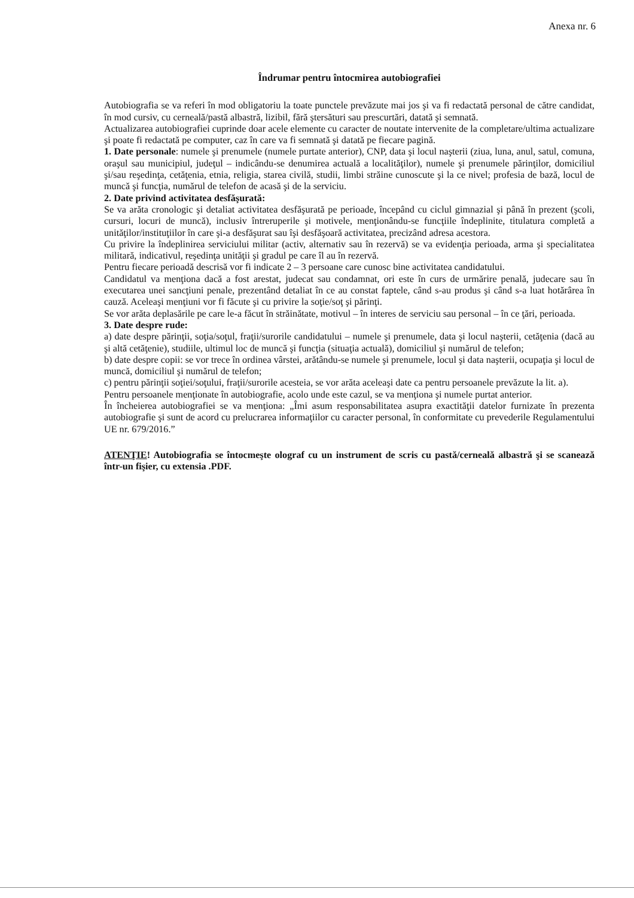Anexa nr. 6
Îndrumar pentru întocmirea autobiografiei
Autobiografia se va referi în mod obligatoriu la toate punctele prevăzute mai jos şi va fi redactată personal de către candidat, în mod cursiv, cu cerneală/pastă albastră, lizibil, fără ştersături sau prescurtări, datată şi semnată.
Actualizarea autobiografiei cuprinde doar acele elemente cu caracter de noutate intervenite de la completare/ultima actualizare şi poate fi redactată pe computer, caz în care va fi semnată şi datată pe fiecare pagină.
1. Date personale: numele şi prenumele (numele purtate anterior), CNP, data şi locul naşterii (ziua, luna, anul, satul, comuna, oraşul sau municipiul, judeţul – indicându-se denumirea actuală a localităţilor), numele şi prenumele părinţilor, domiciliul şi/sau reşedinţa, cetăţenia, etnia, religia, starea civilă, studii, limbi străine cunoscute şi la ce nivel; profesia de bază, locul de muncă şi funcţia, numărul de telefon de acasă şi de la serviciu.
2. Date privind activitatea desfăşurată:
Se va arăta cronologic şi detaliat activitatea desfăşurată pe perioade, începând cu ciclul gimnazial şi până în prezent (şcoli, cursuri, locuri de muncă), inclusiv întreruperile şi motivele, menţionându-se funcţiile îndeplinite, titulatura completă a unităţilor/instituţiilor în care şi-a desfăşurat sau îşi desfăşoară activitatea, precizând adresa acestora.
Cu privire la îndeplinirea serviciului militar (activ, alternativ sau în rezervă) se va evidenţia perioada, arma şi specialitatea militară, indicativul, reşedinţa unităţii şi gradul pe care îl au în rezervă.
Pentru fiecare perioadă descrisă vor fi indicate 2 – 3 persoane care cunosc bine activitatea candidatului.
Candidatul va menţiona dacă a fost arestat, judecat sau condamnat, ori este în curs de urmărire penală, judecare sau în executarea unei sancţiuni penale, prezentând detaliat în ce au constat faptele, când s-au produs şi când s-a luat hotărârea în cauză. Aceleaşi menţiuni vor fi făcute şi cu privire la soţie/soţ şi părinţi.
Se vor arăta deplasările pe care le-a făcut în străinătate, motivul – în interes de serviciu sau personal – în ce ţări, perioada.
3. Date despre rude:
a) date despre părinţii, soţia/soţul, fraţii/surorile candidatului – numele şi prenumele, data şi locul naşterii, cetăţenia (dacă au şi altă cetăţenie), studiile, ultimul loc de muncă şi funcţia (situaţia actuală), domiciliul şi numărul de telefon;
b) date despre copii: se vor trece în ordinea vârstei, arătându-se numele şi prenumele, locul şi data naşterii, ocupaţia şi locul de muncă, domiciliul şi numărul de telefon;
c) pentru părinţii soţiei/soţului, fraţii/surorile acesteia, se vor arăta aceleaşi date ca pentru persoanele prevăzute la lit. a).
Pentru persoanele menţionate în autobiografie, acolo unde este cazul, se va menţiona şi numele purtat anterior.
În încheierea autobiografiei se va menţiona: „Îmi asum responsabilitatea asupra exactităţii datelor furnizate în prezenta autobiografie şi sunt de acord cu prelucrarea informaţiilor cu caracter personal, în conformitate cu prevederile Regulamentului UE nr. 679/2016.”
ATENŢIE! Autobiografia se întocmeşte olograf cu un instrument de scris cu pastă/cerneală albastră şi se scanează într-un fişier, cu extensia .PDF.